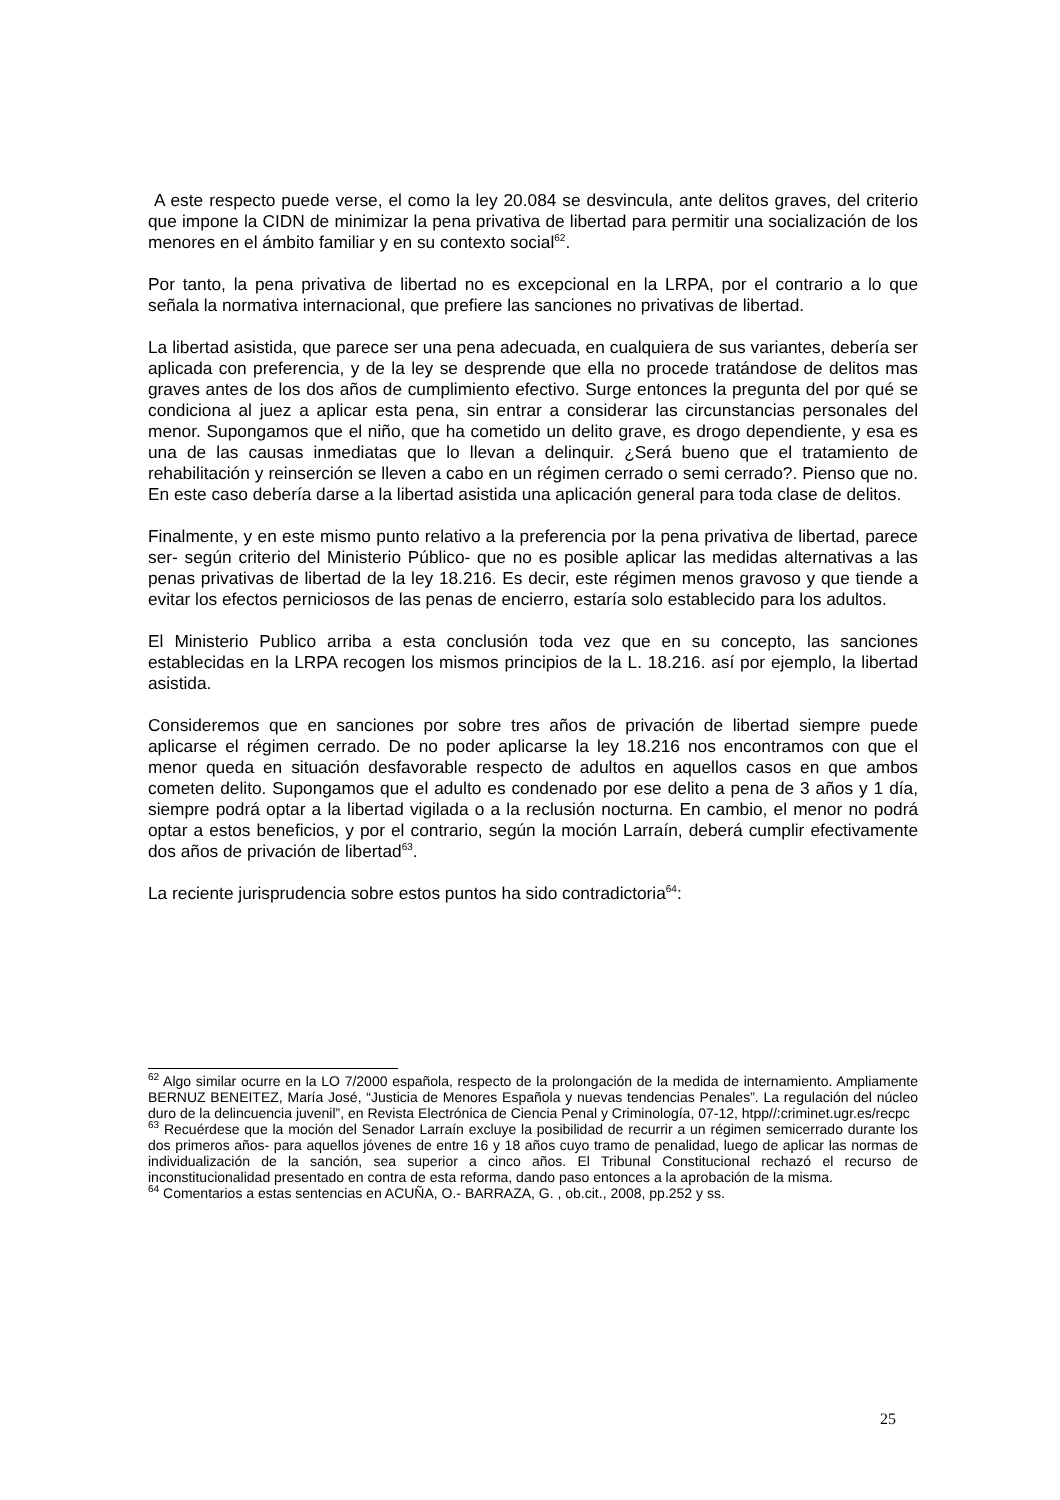A este respecto puede verse, el como la ley 20.084 se desvincula, ante delitos graves, del criterio que impone la CIDN de minimizar la pena privativa de libertad para permitir una socialización de los menores en el ámbito familiar y en su contexto social<sup>62</sup>.
Por tanto, la pena privativa de libertad no es excepcional en la LRPA, por el contrario a lo que señala la normativa internacional, que prefiere las sanciones no privativas de libertad.
La libertad asistida, que parece ser una pena adecuada, en cualquiera de sus variantes, debería ser aplicada con preferencia, y de la ley se desprende que ella no procede tratándose de delitos mas graves antes de los dos años de cumplimiento efectivo. Surge entonces la pregunta del por qué se condiciona al juez a aplicar esta pena, sin entrar a considerar las circunstancias personales del menor. Supongamos que el niño, que ha cometido un delito grave, es drogo dependiente, y esa es una de las causas inmediatas que lo llevan a delinquir. ¿Será bueno que el tratamiento de rehabilitación y reinserción se lleven a cabo en un régimen cerrado o semi cerrado?. Pienso que no. En este caso debería darse a la libertad asistida una aplicación general para toda clase de delitos.
Finalmente, y en este mismo punto relativo a la preferencia por la pena privativa de libertad, parece ser- según criterio del Ministerio Público- que no es posible aplicar las medidas alternativas a las penas privativas de libertad de la ley 18.216. Es decir, este régimen menos gravoso y que tiende a evitar los efectos perniciosos de las penas de encierro, estaría solo establecido para los adultos.
El Ministerio Publico arriba a esta conclusión toda vez que en su concepto, las sanciones establecidas en la LRPA recogen los mismos principios de la L. 18.216. así por ejemplo, la libertad asistida.
Consideremos que en sanciones por sobre tres años de privación de libertad siempre puede aplicarse el régimen cerrado. De no poder aplicarse la ley 18.216 nos encontramos con que el menor queda en situación desfavorable respecto de adultos en aquellos casos en que ambos cometen delito. Supongamos que el adulto es condenado por ese delito a pena de 3 años y 1 día, siempre podrá optar a la libertad vigilada o a la reclusión nocturna. En cambio, el menor no podrá optar a estos beneficios, y por el contrario, según la moción Larraín, deberá cumplir efectivamente dos años de privación de libertad<sup>63</sup>.
La reciente jurisprudencia sobre estos puntos ha sido contradictoria<sup>64</sup>:
<sup>62</sup> Algo similar ocurre en la LO 7/2000 española, respecto de la prolongación de la medida de internamiento. Ampliamente BERNUZ BENEITEZ, María José, “Justicia de Menores Española y nuevas tendencias Penales”. La regulación del núcleo duro de la delincuencia juvenil”, en Revista Electrónica de Ciencia Penal y Criminología, 07-12, htpp//:criminet.ugr.es/recpc
<sup>63</sup> Recuérdese que la moción del Senador Larraín excluye la posibilidad de recurrir a un régimen semicerrado durante los dos primeros años- para aquellos jóvenes de entre 16 y 18 años cuyo tramo de penalidad, luego de aplicar las normas de individualización de la sanción, sea superior a cinco años. El Tribunal Constitucional rechazó el recurso de inconstitucionalidad presentado en contra de esta reforma, dando paso entonces a la aprobación de la misma.
<sup>64</sup> Comentarios a estas sentencias en ACUÑA, O.- BARRAZA, G. , ob.cit., 2008, pp.252 y ss.
25